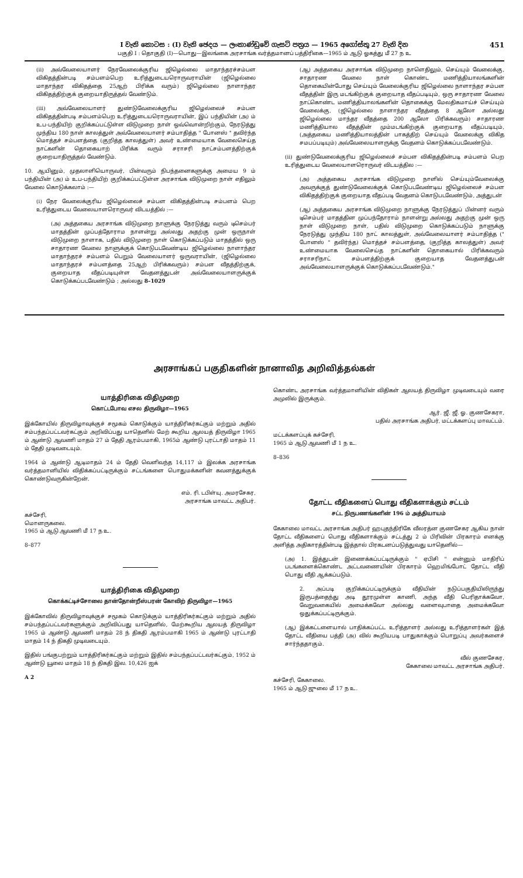I වැනි කොටස : (I) වැනි ඡෙදය — ලංකාණ්ඩුවේ ගැසට් පත්‍රය — 1965 අගෝස්තු 27 වැනි දින 451
பகுதி I : தொகுதி (I)—பொது—இலங்கை அரசாங்க வர்த்தமானப் பத்திரிகை—1965 ம் ஆடு ஓகத்து மீ 27 ந உ
(ii) அவ்வேலையாளர் நேரவேலைக்குரிய ஜிழெல்லை மாதாந்தரச்சம்பள விகிதத்தின்படி சம்பளம்பெற உரித்துடையரொருவராயின் (ஜிழெல்லை மாதாந்தர விகிதத்தை 25ஆற் பிரிக்க வரும்) ஜிழெல்லை நாளாந்தர விகிதத்திற்குக் குறையாதிருத்தல் வேண்டும்.
(iii) அவ்வேலையாளர் துண்டுவேலைக்குரிய ஜிழெல்லைச் சம்பள விகிதத்தின்படி சம்பளம்பெற உரித்துடையரொருவராயின், இப் பந்தியின் (அ) ம் உப-பந்தியிற் குறிக்கப்பட்டுள்ள விடுமுறை நாள் ஒவ்வொன்றிற்கும், நேரடுத்து முந்திய 180 நாள் காலத்துள் அவ்வேலையாளர் சம்பாதித்த " போனஸ் " தவிர்ந்த மொத்தச் சம்பளத்தை (குறித்த காலத்துள்) அவர் உண்மையாக வேலைசெய்த நாட்களின் தொகையாற் பிரிக்க வரும் சராசரி நாட்சம்பளத்திற்குக் குறையாதிருத்தல் வேண்டும்.
10. ஆயினும், முதலாளியொருவர், பின்வரும் நிபந்தனைகளுக்கு அமைய 9 ம் பந்தியின் (அ) ம் உப-பந்தியிற் குறிக்கப்பட்டுள்ள அரசாங்க விடுமுறை நாள் எதிலும் வேலை கொடுக்கலாம் :—
(i) நேர வேலைக்குரிய ஜிழெல்லைச் சம்பள விகிதத்தின்படி சம்பளம் பெற உரித்துடைய வேலையாளரொருவர் விடயத்தில் :—
(அ) அத்தகைய அரசாங்க விடுமுறை நாளுக்கு நேரடுத்து வரும் டிசெம்பர் மாதத்தின் முப்பத்தோராம நாளன்று அல்லது அதற்கு முன் ஒருநாள் விடுமுறை நாளாக, பதில் விடுமுறை நாள் கொடுக்கப்படும் மாதத்தில் ஒரு சாதாரண வேலை நாளுக்குக் கொடுபடவேண்டிய ஜிழெல்லை நாளாந்தர மாதாந்தரச் சம்பளம் பெறும் வேலையாளர் ஒருவராயின், (ஜிழெல்லை மாதாந்தரச் சம்பளத்தை 25ஆற் பிரிக்கவரும்) சம்பள வீதத்திற்குக், குறையாத வீதப்படியுள்ள வேதனத்துடன் அவ்வேலையாளருக்குக் கொடுக்கப்படவேண்டும் ; அல்லது 8–1029
(ஆ) அத்தகைய அரசாங்க விடுமுறை நாளெதிலும், செய்யும் வேலைக்கு, சாதாரண வேலை நாள் கொண்ட மணித்தியாலங்களின் தொகையின்போது செய்யும் வேலைக்குரிய ஜிழெல்லை நாளாந்தர சம்பள வீதத்தின் இரு மடங்கிற்குக் குறையாத வீதப்படியும், ஒரு சாதாரண வேலை நாட்கொண்ட மணித்தியாலங்களின் தொகைக்கு மேலதிகமாய்ச் செய்யும் வேலைக்கு, (ஜிழெல்லை நாளாந்தர வீதத்தை 8 ஆலோ அல்லது ஜிழெல்லை மாந்தர வீதத்தை 200 ஆலோ பிரிக்கவரும்) சாதாரண மணித்தியால வீதத்தின் மும்மடங்கிற்குக் குறையாத வீதப்படியும், (அத்தகைய மணித்தியாலத்தின் பாகத்திற் செய்யும் வேலைக்கு விகித சமபப்படியும்) அவ்வேலையாளருக்கு வேதனம் கொடுக்கப்படவேண்டும்.
(ii) துண்டுவேலைக்குரிய ஜிழெல்லைச் சம்பள விகிதத்தின்படி சம்பளம் பெற உரித்துடைய வேலையாளரொருவர் விடயத்தில :—
(அ) அத்தகைய அரசாங்க விடுமுறை நாளில் செய்யும்வேலைக்கு அவருக்குத் துண்டுவேலைக்குக் கொடுபடவேண்டிய ஜிழெல்லைச் சம்பள விகிதத்திற்குக் குறையாத வீதப்படி வேதனம் கொடுபடவேண்டும், அத்துடன்
(ஆ) அத்தகைய அரசாங்க விடுமுறை நாளுக்கு நேரடுத்துப் பின்னர் வரும் டிசெம்பர் மாதத்தின முப்பந்தோராம் நாளன்று அல்லது அதற்கு முன் ஒரு நாள் விடுமுறை நாள், பதில் விடுமுறை கொடுக்கப்படும் நாளுக்கு நேரடுத்து முந்திய 180 நாட் காலத்துள், அவ்வேலையாளர் சம்பாதித்த (" போனஸ் " தவிர்ந்த) மொத்தச் சம்பளத்தை, (குறித்த காலத்துள்) அவர் உண்மையாக வேலைசெய்த நாட்களின் தொகையால் பிரிக்கவரும் சராசரிநாட் சம்பளத்திற்குக் குறையாத வேதனத்துடன் அவ்வேலையாளருக்குக் கொடுக்கப்படவேண்டும்."
அரசாங்கப் பகுதிகளின் நானாவித அறிவித்தல்கள்
யாத்திரிகை விதிமுறை
கொட்டபோவ எசல திருவிழா—1965
இக்கோயில் திருவிழாவுக்குச் சமூகம் கொடுக்கும் யாத்திரிகர்கட்கும் மற்றும் அதில் சம்பந்தப்பட்டவர்கட்கும் அறிவிப்பது யாதெனில் மேற் கூறிய ஆலயத் திருவிழா 1965 ம் ஆண்டு ஆவணி மாதம் 27 ம் தேதி ஆரம்பமாகி, 1965ம் ஆண்டு புரட்டாதி மாதம் 11 ம் தேதி முடிவடையும்.
1964 ம் ஆண்டு ஆடிமாதம் 24 ம் தேதி வெளிவந்த 14,117 ம் இலக்க அரசாங்க வர்த்தமானியில் விதிக்கப்பட்டிருக்கும் சட்டங்களை பொதுமக்களின் கவனத்துக்குக் கொண்டுவருகின்றேன்.
எம். ரி. டபிள்யு. அமரசேகர,
அரசாங்க மாவட்ட அதிபர்.
கச்சேரி,
மொனருகலை.
1965 ம் ஆடு ஆவணி மீ 17 ந உ.
8–877
யாத்திரிகை விதிமுறை
கொக்கட்டிச்சோலை தான்தோன்றீஸ்பரன் கோவிற் திருவிழா—1965
இக்கோவில் திருவிழாவுக்குச் சமூகம் கொடுக்கும் யாத்திரிகர்கட்கும் மற்றும் அதில் சம்பந்தப்பட்டவர்களுக்கும் அறிவிப்பது யாதெனில், மேற்கூறிய ஆலயத் திருவிழா 1965 ம் ஆண்டு ஆவணி மாதம் 28 ந் திகதி ஆரம்பமாகி 1965 ம் ஆண்டு புரட்டாதி மாதம் 14 ந் திகதி முடிவடையும்.
இதில் பங்குபற்றும் யாத்திரிகர்கட்கும் மற்றும் இதில் சம்பந்தப்பட்டவர்கட்கும், 1952 ம் ஆண்டு யூலை மாதம் 18 ந் திகதி இல. 10,426 ஐக்
A 2
கொண்ட அரசாங்க வர்த்தமானியின் விதிகள் ஆலயத் திருவிழா முடிவடையும் வரை அமுலில் இருக்கும்.
ஆர். ஜீ. ஜீ. ஓ. குணசேகரா,
பதில் அரசாங்க அதிபர், மட்டக்களப்பு மாவட்டம்.
மட்டக்களப்புக் கச்சேரி,
1965 ம் ஆடு ஆவணி மீ 1 ந உ.
8–836
தோட்ட வீதிகளைப் பொது வீதிகளாக்கும் சட்டம்
சட்ட நிருபணங்களின் 196 ம் அத்தியாயம்
கேகாலை மாவட்ட அரசாங்க அதிபர் ஹபுதந்திரிகே வீலரத்ன குணசேகர ஆகிய நான் தோட்ட வீதிகளைப் பொது வீதிகளாக்கும் சட்டத்து 2 ம் பிரிவின் பிரகாரம் எனக்கு அளித்த அதிகாரத்தின்படி இத்தால் பிரகடனப்படுத்துவது யாதெனில்—
(அ) 1. இத்துடன் இணைக்கப்பட்டிருக்கும் " ஏபிசி " என்னும் மாதிரிப் படங்களைக்கொண்ட அட்டவணையின் பிரகாரம் ஹெமிங்போட் தோட்ட வீதி பொது வீதி ஆக்கப்படும்.
2. அப்படி குறிக்கப்பட்டிருக்கும் வீதியின் நடுப்பகுதியிலிருந்து இருபத்தைந்து அடி தூரமுள்ள காணி, அந்த வீதி பெரிதாக்கவோ, வேறுவகையில் அமைக்கவோ அல்லது வளைவுபாதை அமைக்கவோ ஒதுக்கப்பட்டிருக்கும்.
(ஆ) இக்கட்டளையால் பாதிக்கப்பட்ட உரித்தாளர் அல்லது உரித்தாளர்கள் இத் தோட்ட வீதியை பத்தி (அ) வில் கூறியபடி பாதுகாக்கும் பொறுப்பு அவர்களைச் சார்ந்ததாகும்.
வீல் குணசேகர,
கேகாலை மாவட்ட அரசாங்க அதிபர்.
கச்சேரி, கேகாலை.
1965 ம் ஆடு ஜுலை மீ 17 ந உ.